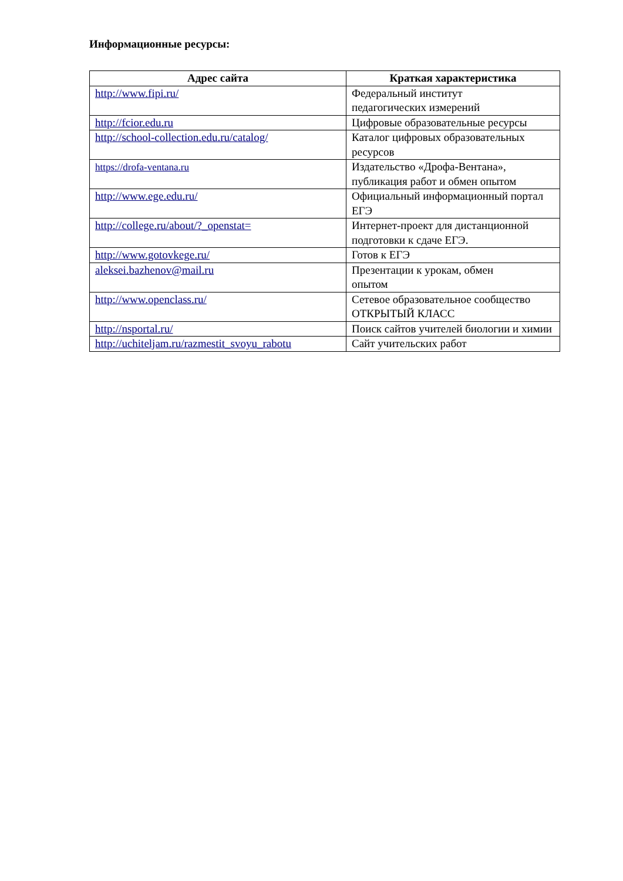Информационные ресурсы:
| Адрес сайта | Краткая характеристика |
| --- | --- |
| http://www.fipi.ru/ | Федеральный институт педагогических измерений |
| http://fcior.edu.ru | Цифровые образовательные ресурсы |
| http://school-collection.edu.ru/catalog/ | Каталог цифровых образовательных ресурсов |
| https://drofa-ventana.ru | Издательство «Дрофа-Вентана», публикация работ и обмен опытом |
| http://www.ege.edu.ru/ | Официальный информационный портал ЕГЭ |
| http://college.ru/about/?_openstat= | Интернет-проект для дистанционной подготовки к сдаче ЕГЭ. |
| http://www.gotovkege.ru/ | Готов к ЕГЭ |
| aleksei.bazhenov@mail.ru | Презентации к урокам, обмен опытом |
| http://www.openclass.ru/ | Сетевое образовательное сообщество ОТКРЫТЫЙ КЛАСС |
| http://nsportal.ru/ | Поиск сайтов учителей биологии и химии |
| http://uchiteljam.ru/razmestit_svoyu_rabotu | Сайт учительских работ |